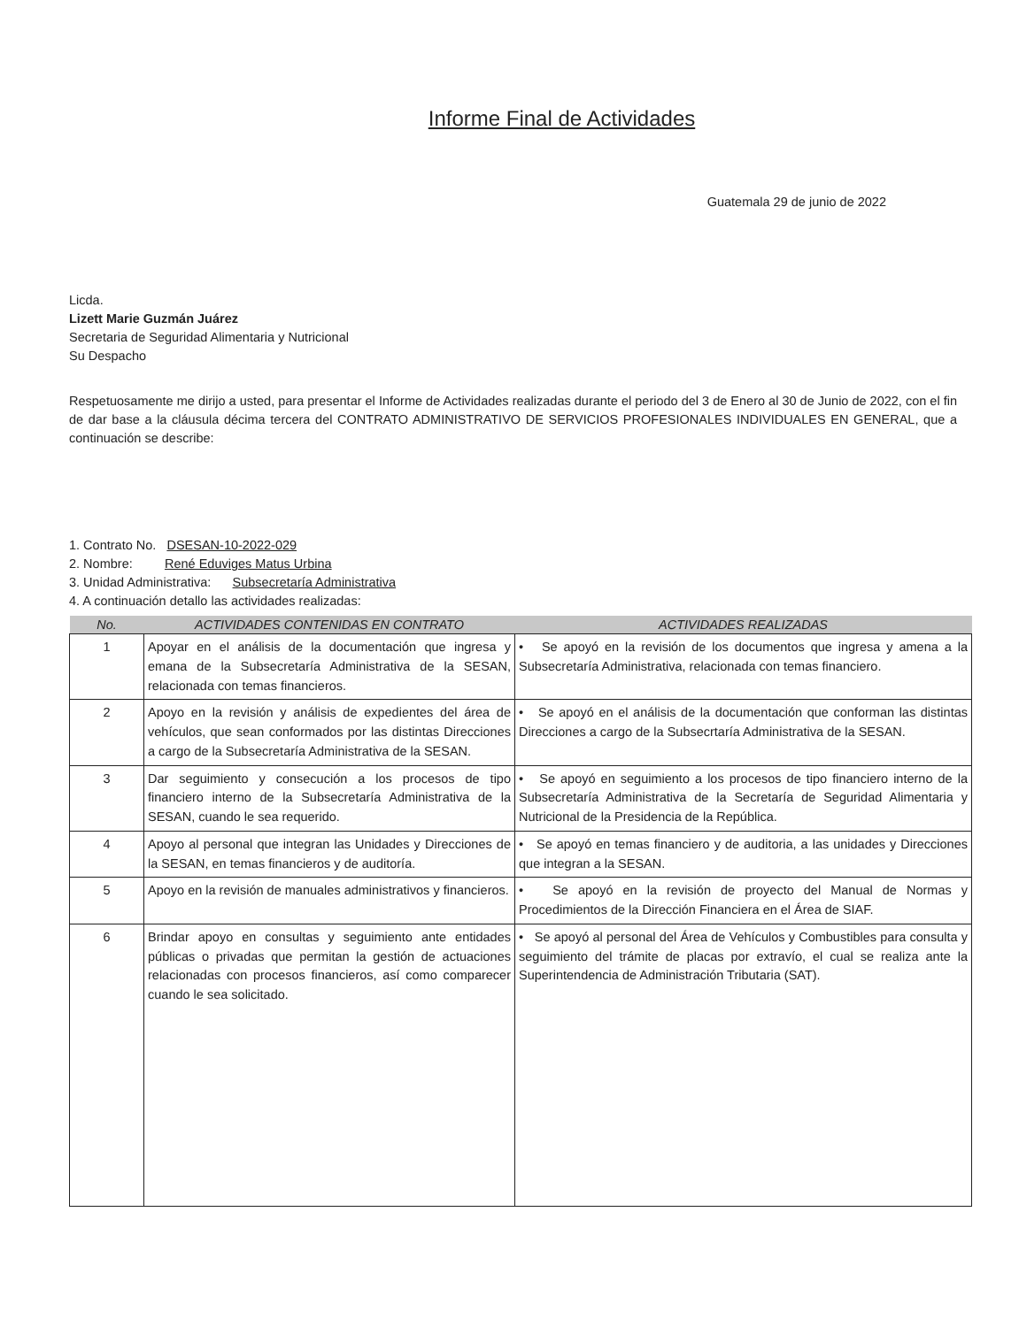Informe Final de Actividades
Guatemala 29 de junio de 2022
Licda.
Lizett Marie Guzmán Juárez
Secretaria de Seguridad Alimentaria y Nutricional
Su Despacho
Respetuosamente me dirijo a usted, para presentar el Informe de Actividades realizadas durante el periodo del 3 de Enero al 30 de Junio de 2022, con el fin de dar base a la cláusula décima tercera del CONTRATO ADMINISTRATIVO DE SERVICIOS PROFESIONALES INDIVIDUALES EN GENERAL, que a continuación se describe:
1. Contrato No. DSESAN-10-2022-029
2. Nombre: René Eduviges Matus Urbina
3. Unidad Administrativa: Subsecretaría Administrativa
4. A continuación detallo las actividades realizadas:
| No. | ACTIVIDADES CONTENIDAS EN CONTRATO | ACTIVIDADES REALIZADAS |
| --- | --- | --- |
| 1 | Apoyar en el análisis de la documentación que ingresa y emana de la Subsecretaría Administrativa de la SESAN, relacionada con temas financieros. | • Se apoyó en la revisión de los documentos que ingresa y amena a la Subsecretaría Administrativa, relacionada con temas financiero. |
| 2 | Apoyo en la revisión y análisis de expedientes del área de vehículos, que sean conformados por las distintas Direcciones a cargo de la Subsecretaría Administrativa de la SESAN. | • Se apoyó en el análisis de la documentación que conforman las distintas Direcciones a cargo de la Subsecrtaría Administrativa de la SESAN. |
| 3 | Dar seguimiento y consecución a los procesos de tipo financiero interno de la Subsecretaría Administrativa de la SESAN, cuando le sea requerido. | • Se apoyó en seguimiento a los procesos de tipo financiero interno de la Subsecretaría Administrativa de la Secretaría de Seguridad Alimentaria y Nutricional de la Presidencia de la República. |
| 4 | Apoyo al personal que integran las Unidades y Direcciones de la SESAN, en temas financieros y de auditoría. | • Se apoyó en temas financiero y de auditoria, a las unidades y Direcciones que integran a la SESAN. |
| 5 | Apoyo en la revisión de manuales administrativos y financieros. | • Se apoyó en la revisión de proyecto del Manual de Normas y Procedimientos de la Dirección Financiera en el Área de SIAF. |
| 6 | Brindar apoyo en consultas y seguimiento ante entidades públicas o privadas que permitan la gestión de actuaciones relacionadas con procesos financieros, así como comparecer cuando le sea solicitado. | • Se apoyó al personal del Área de Vehículos y Combustibles para consulta y seguimiento del trámite de placas por extravío, el cual se realiza ante la Superintendencia de Administración Tributaria (SAT). |